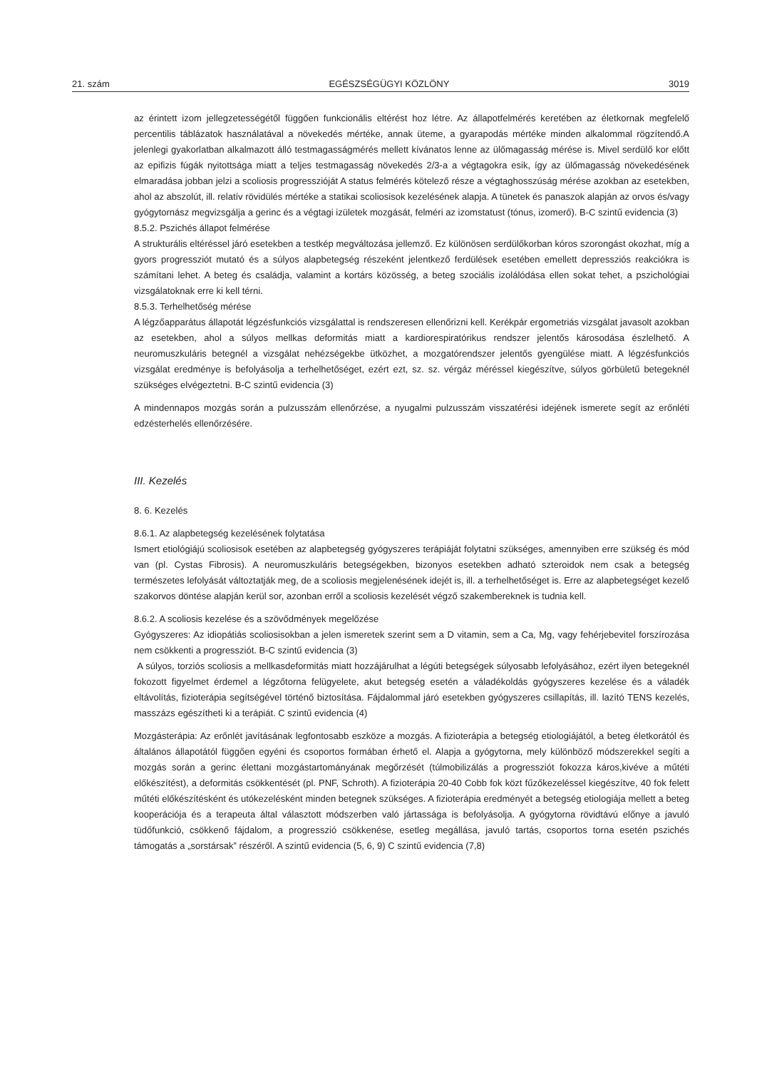21. szám EGÉSZSÉGÜGYI KÖZLÖNY 3019
az érintett izom jellegzetességétől függően funkcionális eltérést hoz létre. Az állapotfelmérés keretében az életkornak megfelelő percentilis táblázatok használatával a növekedés mértéke, annak üteme, a gyarapodás mértéke minden alkalommal rögzítendő.A jelenlegi gyakorlatban alkalmazott álló testmagasságmérés mellett kívánatos lenne az ülőmagasság mérése is. Mivel serdülő kor előtt az epifizis fúgák nyitottsága miatt a teljes testmagasság növekedés 2/3-a a végtagokra esik, így az ülőmagasság növekedésének elmaradása jobban jelzi a scoliosis progresszióját A status felmérés kötelező része a végtaghosszúság mérése azokban az esetekben, ahol az abszolút, ill. relatív rövidülés mértéke a statikai scoliosisok kezelésének alapja. A tünetek és panaszok alapján az orvos és/vagy gyógytornász megvizsgálja a gerinc és a végtagi izületek mozgását, felméri az izomstatust (tónus, izomerő). B-C szintű evidencia (3)
8.5.2. Pszichés állapot felmérése
A strukturális eltéréssel járó esetekben a testkép megváltozása jellemző. Ez különösen serdülőkorban kóros szorongást okozhat, míg a gyors progressziót mutató és a súlyos alapbetegség részeként jelentkező ferdülések esetében emellett depressziós reakciókra is számítani lehet. A beteg és családja, valamint a kortárs közösség, a beteg szociális izolálódása ellen sokat tehet, a pszichológiai vizsgálatoknak erre ki kell térni.
8.5.3. Terhelhetőség mérése
A légzőapparátus állapotát légzésfunkciós vizsgálattal is rendszeresen ellenőrizni kell. Kerékpár ergometriás vizsgálat javasolt azokban az esetekben, ahol a súlyos mellkas deformitás miatt a kardiorespiratórikus rendszer jelentős károsodása észlelhető. A neuromuszkuláris betegnél a vizsgálat nehézségekbe ütközhet, a mozgatórendszer jelentős gyengülése miatt. A légzésfunkciós vizsgálat eredménye is befolyásolja a terhelhetőséget, ezért ezt, sz. sz. vérgáz méréssel kiegészítve, súlyos görbületű betegeknél szükséges elvégeztetni. B-C szintű evidencia (3)
A mindennapos mozgás során a pulzusszám ellenőrzése, a nyugalmi pulzusszám visszatérési idejének ismerete segít az erőnléti edzésterhelés ellenőrzésére.
III. Kezelés
8. 6. Kezelés
8.6.1. Az alapbetegség kezelésének folytatása
Ismert etiológiájú scoliosisok esetében az alapbetegség gyógyszeres terápiáját folytatni szükséges, amennyiben erre szükség és mód van (pl. Cystas Fibrosis). A neuromuszkuláris betegségekben, bizonyos esetekben adható szteroidok nem csak a betegség természetes lefolyását változtatják meg, de a scoliosis megjelenésének idejét is, ill. a terhelhetőséget is. Erre az alapbetegséget kezelő szakorvos döntése alapján kerül sor, azonban erről a scoliosis kezelését végző szakembereknek is tudnia kell.
8.6.2. A scoliosis kezelése és a szövődmények megelőzése
Gyógyszeres: Az idiopátiás scoliosisokban a jelen ismeretek szerint sem a D vitamin, sem a Ca, Mg, vagy fehérjebevitel forszírozása nem csökkenti a progressziót. B-C szintű evidencia (3)
A súlyos, torziós scoliosis a mellkasdeformitás miatt hozzájárulhat a légúti betegségek súlyosabb lefolyásához, ezért ilyen betegeknél fokozott figyelmet érdemel a légzőtorna felügyelete, akut betegség esetén a váladékoldás gyógyszeres kezelése és a váladék eltávolítás, fizioterápia segítségével történő biztosítása. Fájdalommal járó esetekben gyógyszeres csillapítás, ill. lazító TENS kezelés, masszázs egészítheti ki a terápiát. C szintű evidencia (4)
Mozgásterápia: Az erőnlét javításának legfontosabb eszköze a mozgás. A fizioterápia a betegség etiologiájától, a beteg életkorától és általános állapotától függően egyéni és csoportos formában érhető el. Alapja a gyógytorna, mely különböző módszerekkel segíti a mozgás során a gerinc élettani mozgástartományának megőrzését (túlmobilizálás a progressziót fokozza káros,kivéve a műtéti előkészítést), a deformitás csökkentését (pl. PNF, Schroth). A fizioterápia 20-40 Cobb fok közt fűzőkezeléssel kiegészítve, 40 fok felett műtéti előkészítésként és utókezelésként minden betegnek szükséges. A fizioterápia eredményét a betegség etiologiája mellett a beteg kooperációja és a terapeuta által választott módszerben való jártassága is befolyásolja. A gyógytorna rövidtávú előnye a javuló tüdőfunkció, csökkenő fájdalom, a progresszió csökkenése, esetleg megállása, javuló tartás, csoportos torna esetén pszichés támogatás a „sorstársak” részéről. A szintű evidencia (5, 6, 9) C szintű evidencia (7,8)